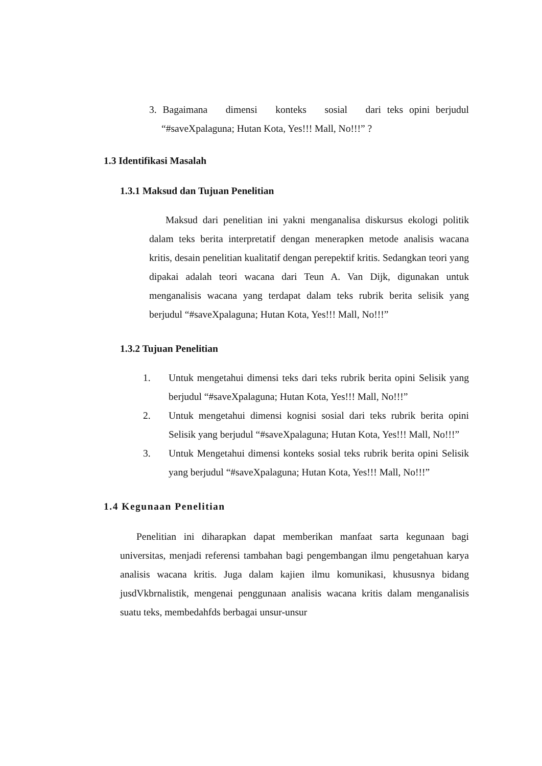3. Bagaimana dimensi konteks sosial dari teks opini berjudul “#saveXpalaguna; Hutan Kota, Yes!!! Mall, No!!!” ?
1.3 Identifikasi Masalah
1.3.1 Maksud dan Tujuan Penelitian
Maksud dari penelitian ini yakni menganalisa diskursus ekologi politik dalam teks berita interpretatif dengan menerapken metode analisis wacana kritis, desain penelitian kualitatif dengan perepektif kritis. Sedangkan teori yang dipakai adalah teori wacana dari Teun A. Van Dijk, digunakan untuk menganalisis wacana yang terdapat dalam teks rubrik berita selisik yang berjudul “#saveXpalaguna; Hutan Kota, Yes!!! Mall, No!!!”
1.3.2 Tujuan Penelitian
1. Untuk mengetahui dimensi teks dari teks rubrik berita opini Selisik yang berjudul “#saveXpalaguna; Hutan Kota, Yes!!! Mall, No!!!”
2. Untuk mengetahui dimensi kognisi sosial dari teks rubrik berita opini Selisik yang berjudul “#saveXpalaguna; Hutan Kota, Yes!!! Mall, No!!!”
3. Untuk Mengetahui dimensi konteks sosial teks rubrik berita opini Selisik yang berjudul “#saveXpalaguna; Hutan Kota, Yes!!! Mall, No!!!”
1.4 Kegunaan Penelitian
Penelitian ini diharapkan dapat memberikan manfaat sarta kegunaan bagi universitas, menjadi referensi tambahan bagi pengembangan ilmu pengetahuan karya analisis wacana kritis. Juga dalam kajien ilmu komunikasi, khususnya bidang jusdVkbrnalistik, mengenai penggunaan analisis wacana kritis dalam menganalisis suatu teks, membedahfds berbagai unsur-unsur